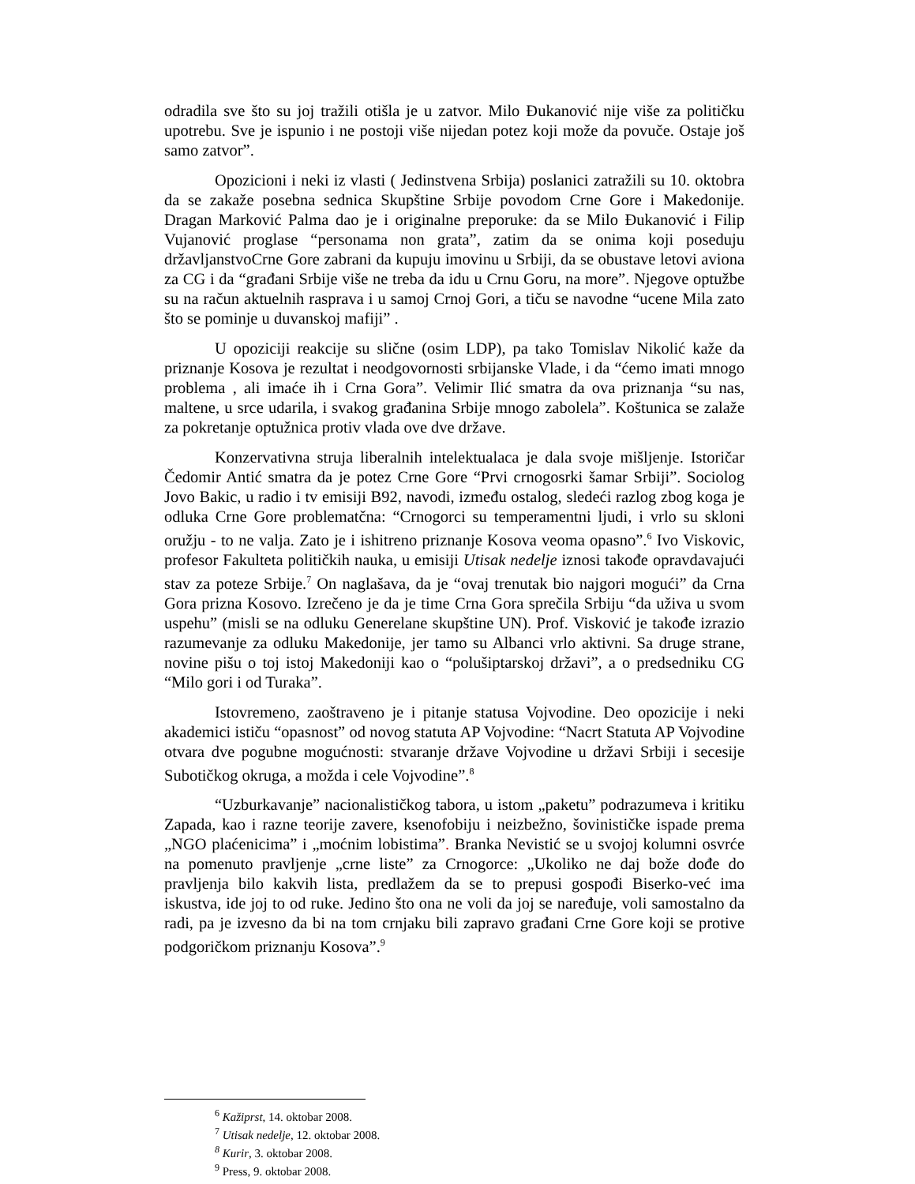odradila sve što su joj tražili otišla je u zatvor. Milo Đukanović nije više za političku upotrebu. Sve je ispunio i ne postoji više nijedan potez koji može da povuče. Ostaje još samo zatvor”.
Opozicioni i neki iz vlasti ( Jedinstvena Srbija) poslanici zatražili su 10. oktobra da se zakaže posebna sednica Skupštine Srbije povodom Crne Gore i Makedonije. Dragan Marković Palma dao je i originalne preporuke: da se Milo Đukanović i Filip Vujanović proglase “personama non grata”, zatim da se onima koji poseduju državljanstvoCrne Gore zabrani da kupuju imovinu u Srbiji, da se obustave letovi aviona za CG i da “građani Srbije više ne treba da idu u Crnu Goru, na more”. Njegove optužbe su na račun aktuelnih rasprava i u samoj Crnoj Gori, a tiču se navodne “ucene Mila zato što se pominje u duvanskoj mafiji” .
U opoziciji reakcije su slične (osim LDP), pa tako Tomislav Nikolić kaže da priznanje Kosova je rezultat i neodgovornosti srbijanske Vlade, i da “ćemo imati mnogo problema , ali imaće ih i Crna Gora”. Velimir Ilić smatra da ova priznanja “su nas, maltene, u srce udarila, i svakog građanina Srbije mnogo zabolela”. Koštunica se zalaže za pokretanje optužnica protiv vlada ove dve države.
Konzervativna struja liberalnih intelektualaca je dala svoje mišljenje. Istoričar Čedomir Antić smatra da je potez Crne Gore “Prvi crnogosrki šamar Srbiji”. Sociolog Jovo Bakic, u radio i tv emisiji B92, navodi, između ostalog, sledeći razlog zbog koga je odluka Crne Gore problematčna: “Crnogorci su temperamentni ljudi, i vrlo su skloni oružju - to ne valja. Zato je i ishitreno priznanje Kosova veoma opasno”.<sup>6</sup> Ivo Viskovic, profesor Fakulteta političkih nauka, u emisiji Utisak nedelje iznosi takođe opravdavajući stav za poteze Srbije.<sup>7</sup> On naglašava, da je “ovaj trenutak bio najgori mogući” da Crna Gora prizna Kosovo. Izrečeno je da je time Crna Gora sprečila Srbiju “da uživa u svom uspehu” (misli se na odluku Generelane skupštine UN). Prof. Visković je takođe izrazio razumevanje za odluku Makedonije, jer tamo su Albanci vrlo aktivni. Sa druge strane, novine pišu o toj istoj Makedoniji kao o “polušiptarskoj državi”, a o predsedniku CG “Milo gori i od Turaka”.
Istovremeno, zaoštraveno je i pitanje statusa Vojvodine. Deo opozicije i neki akademici ističu “opasnost” od novog statuta AP Vojvodine: “Nacrt Statuta AP Vojvodine otvara dve pogubne mogućnosti: stvaranje države Vojvodine u državi Srbiji i secesije Subotičkog okruga, a možda i cele Vojvodine”.<sup>8</sup>
“Uzburkavanje” nacionalističkog tabora, u istom „paketu” podrazumeva i kritiku Zapada, kao i razne teorije zavere, ksenofobiju i neizbežno, šovinističke ispade prema „NGO plaćenicima” i „moćnim lobistima”. Branka Nevistić se u svojoj kolumni osvrće na pomenuto pravljenje „crne liste” za Crnogorce: „Ukoliko ne daj bože dođe do pravljenja bilo kakvih lista, predlažem da se to prepusi gospođi Biserko-već ima iskustva, ide joj to od ruke. Jedino što ona ne voli da joj se naređuje, voli samostalno da radi, pa je izvesno da bi na tom crnjaku bili zapravo građani Crne Gore koji se protive podgoričkom priznanju Kosova”.<sup>9</sup>
<sup>6</sup> Kažiprst, 14. oktobar 2008.
<sup>7</sup> Utisak nedelje, 12. oktobar 2008.
<sup>8</sup> Kurir, 3. oktobar 2008.
<sup>9</sup> Press, 9. oktobar 2008.